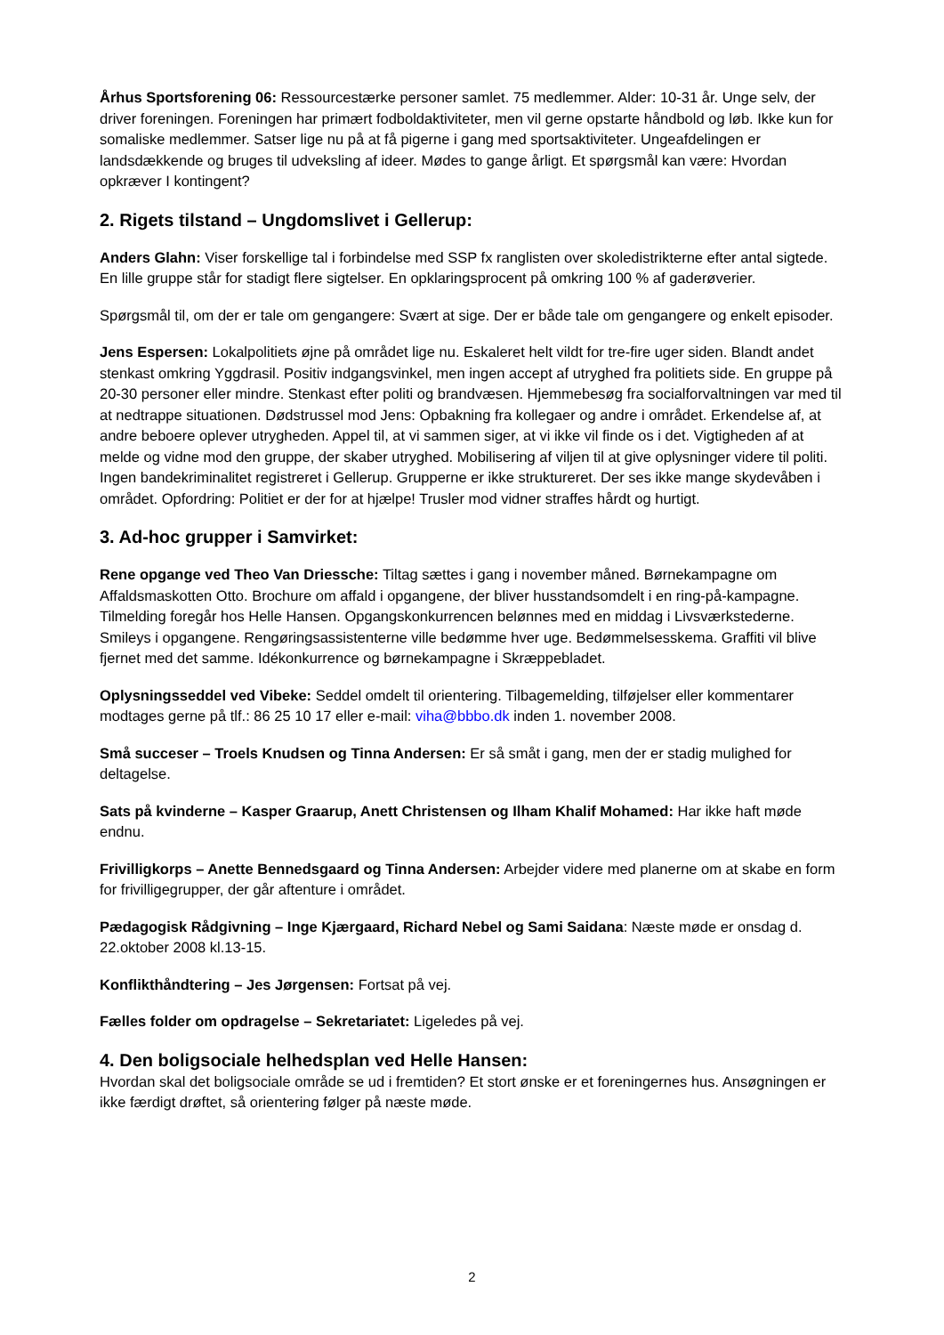Århus Sportsforening 06: Ressourcestærke personer samlet. 75 medlemmer. Alder: 10-31 år. Unge selv, der driver foreningen. Foreningen har primært fodboldaktiviteter, men vil gerne opstarte håndbold og løb. Ikke kun for somaliske medlemmer. Satser lige nu på at få pigerne i gang med sportsaktiviteter. Ungeafdelingen er landsdækkende og bruges til udveksling af ideer. Mødes to gange årligt. Et spørgsmål kan være: Hvordan opkræver I kontingent?
2. Rigets tilstand – Ungdomslivet i Gellerup:
Anders Glahn: Viser forskellige tal i forbindelse med SSP fx ranglisten over skoledistrikterne efter antal sigtede. En lille gruppe står for stadigt flere sigtelser. En opklaringsprocent på omkring 100 % af gaderøverier.
Spørgsmål til, om der er tale om gengangere: Svært at sige. Der er både tale om gengangere og enkelt episoder.
Jens Espersen: Lokalpolitiets øjne på området lige nu. Eskaleret helt vildt for tre-fire uger siden. Blandt andet stenkast omkring Yggdrasil. Positiv indgangsvinkel, men ingen accept af utryghed fra politiets side. En gruppe på 20-30 personer eller mindre. Stenkast efter politi og brandvæsen. Hjemmebesøg fra socialforvaltningen var med til at nedtrappe situationen. Dødstrussel mod Jens: Opbakning fra kollegaer og andre i området. Erkendelse af, at andre beboere oplever utrygheden. Appel til, at vi sammen siger, at vi ikke vil finde os i det. Vigtigheden af at melde og vidne mod den gruppe, der skaber utryghed. Mobilisering af viljen til at give oplysninger videre til politi. Ingen bandekriminalitet registreret i Gellerup. Grupperne er ikke struktureret. Der ses ikke mange skydevåben i området. Opfordring: Politiet er der for at hjælpe! Trusler mod vidner straffes hårdt og hurtigt.
3. Ad-hoc grupper i Samvirket:
Rene opgange ved Theo Van Driessche: Tiltag sættes i gang i november måned. Børnekampagne om Affaldsmaskotten Otto. Brochure om affald i opgangene, der bliver husstandsomdelt i en ring-på-kampagne. Tilmelding foregår hos Helle Hansen. Opgangskonkurrencen belønnes med en middag i Livsværkstederne. Smileys i opgangene. Rengøringsassistenterne ville bedømme hver uge. Bedømmelsesskema. Graffiti vil blive fjernet med det samme. Idékonkurrence og børnekampagne i Skræppebladet.
Oplysningsseddel ved Vibeke: Seddel omdelt til orientering. Tilbagemelding, tilføjelser eller kommentarer modtages gerne på tlf.: 86 25 10 17 eller e-mail: viha@bbbo.dk inden 1. november 2008.
Små succeser – Troels Knudsen og Tinna Andersen: Er så småt i gang, men der er stadig mulighed for deltagelse.
Sats på kvinderne – Kasper Graarup, Anett Christensen og Ilham Khalif Mohamed: Har ikke haft møde endnu.
Frivilligkorps – Anette Bennedsgaard og Tinna Andersen: Arbejder videre med planerne om at skabe en form for frivilligegrupper, der går aftenture i området.
Pædagogisk Rådgivning – Inge Kjærgaard, Richard Nebel og Sami Saidana: Næste møde er onsdag d. 22.oktober 2008 kl.13-15.
Konflikthåndtering – Jes Jørgensen: Fortsat på vej.
Fælles folder om opdragelse – Sekretariatet: Ligeledes på vej.
4. Den boligsociale helhedsplan ved Helle Hansen:
Hvordan skal det boligsociale område se ud i fremtiden? Et stort ønske er et foreningernes hus. Ansøgningen er ikke færdigt drøftet, så orientering følger på næste møde.
2